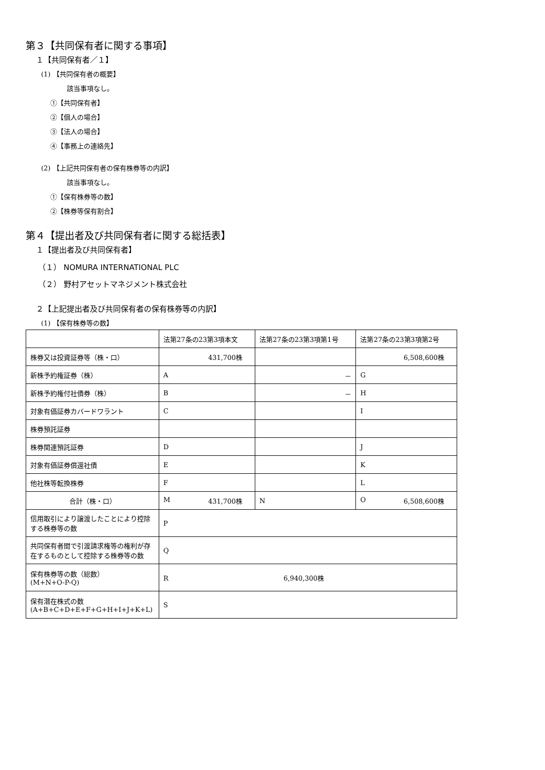第３【共同保有者に関する事項】
１【共同保有者／１】
(1) 【共同保有者の概要】
該当事項なし。
①【共同保有者】
②【個人の場合】
③【法人の場合】
④【事務上の連絡先】
(2) 【上記共同保有者の保有株券等の内訳】
該当事項なし。
①【保有株券等の数】
②【株券等保有割合】
第４【提出者及び共同保有者に関する総括表】
１【提出者及び共同保有者】
（１） NOMURA INTERNATIONAL PLC
（２） 野村アセットマネジメント株式会社
２【上記提出者及び共同保有者の保有株券等の内訳】
(1) 【保有株券等の数】
| | 法第27条の23第3項本文 | 法第27条の23第3項第1号 | 法第27条の23第3項第2号 |
| 株券又は投資証券等（株・口） | 431,700株 | | 6,508,600株 |
| 新株予約権証券（株） | A | － | G |
| 新株予約権付社債券（株） | B | － | H |
| 対象有価証券カバードワラント | C | | I |
| 株券預託証券 | | | |
| 株券関連預託証券 | D | | J |
| 対象有価証券償還社債 | E | | K |
| 他社株等転換株券 | F | | L |
| 合計（株・口） | M 431,700株 | N | O 6,508,600株 |
| 信用取引により譲渡したことにより控除する株券等の数 | P | | |
| 共同保有者間で引渡請求権等の権利が存在するものとして控除する株券等の数 | Q | | |
| 保有株券等の数（総数） (M+N+O-P-Q) | R 6,940,300株 | | |
| 保有潜在株式の数 (A+B+C+D+E+F+G+H+I+J+K+L) | S | | |